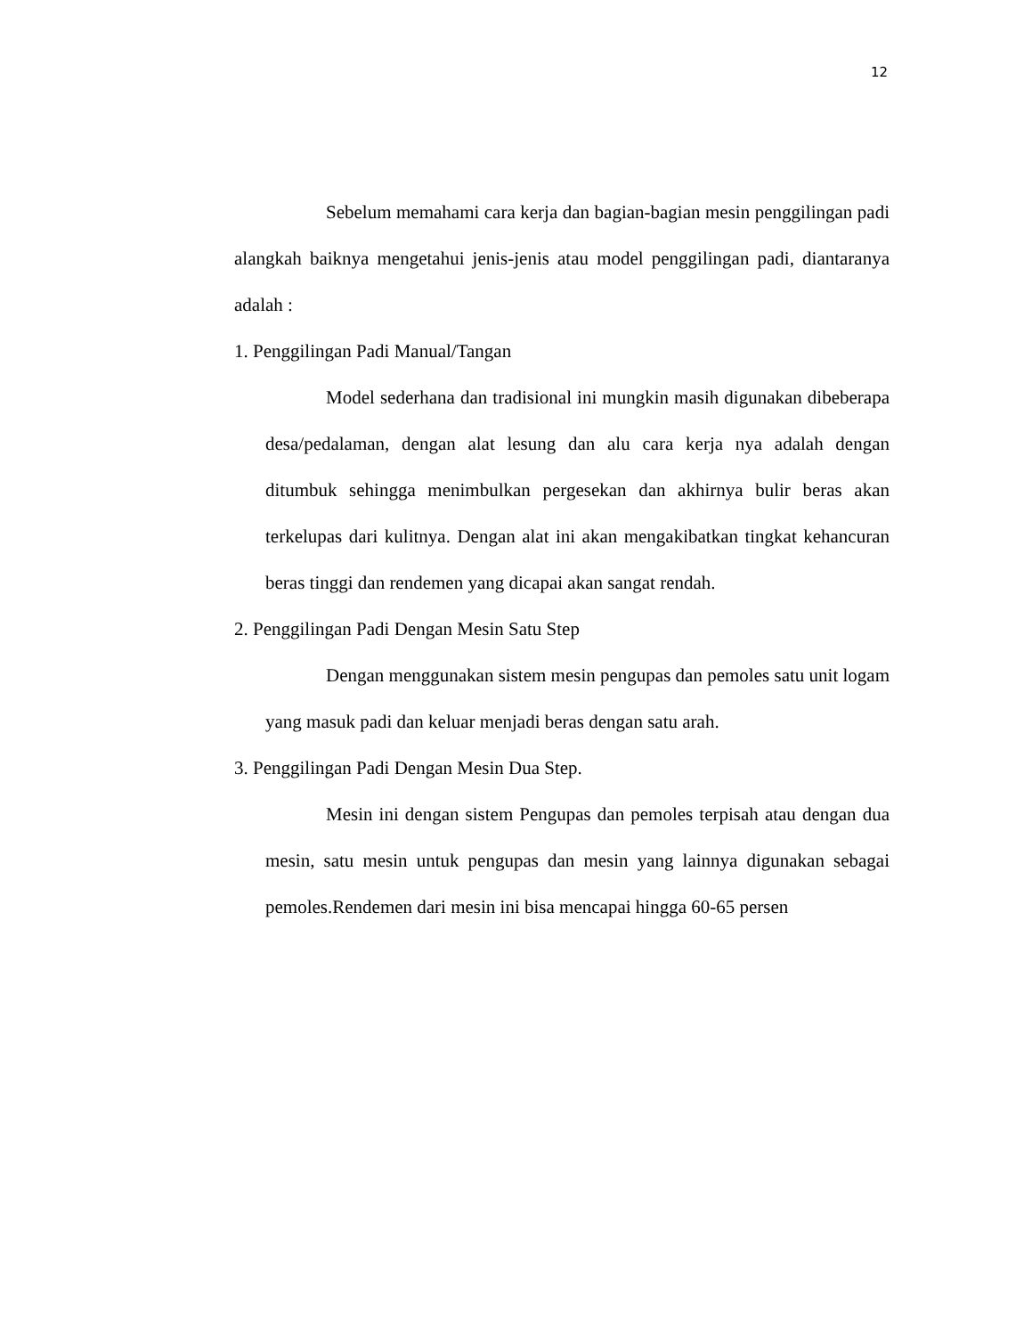12
Sebelum memahami cara kerja dan bagian-bagian mesin penggilingan padi alangkah baiknya mengetahui jenis-jenis atau model penggilingan padi, diantaranya adalah :
1. Penggilingan Padi Manual/Tangan
Model sederhana dan tradisional ini mungkin masih digunakan dibeberapa desa/pedalaman, dengan alat lesung dan alu cara kerja nya adalah dengan ditumbuk sehingga menimbulkan pergesekan dan akhirnya bulir beras akan terkelupas dari kulitnya. Dengan alat ini akan mengakibatkan tingkat kehancuran beras tinggi dan rendemen yang dicapai akan sangat rendah.
2. Penggilingan Padi Dengan Mesin Satu Step
Dengan menggunakan sistem mesin pengupas dan pemoles satu unit logam yang masuk padi dan keluar menjadi beras dengan satu arah.
3. Penggilingan Padi Dengan Mesin Dua Step.
Mesin ini dengan sistem Pengupas dan pemoles terpisah atau dengan dua mesin, satu mesin untuk pengupas dan mesin yang lainnya digunakan sebagai pemoles.Rendemen dari mesin ini bisa mencapai hingga 60-65 persen